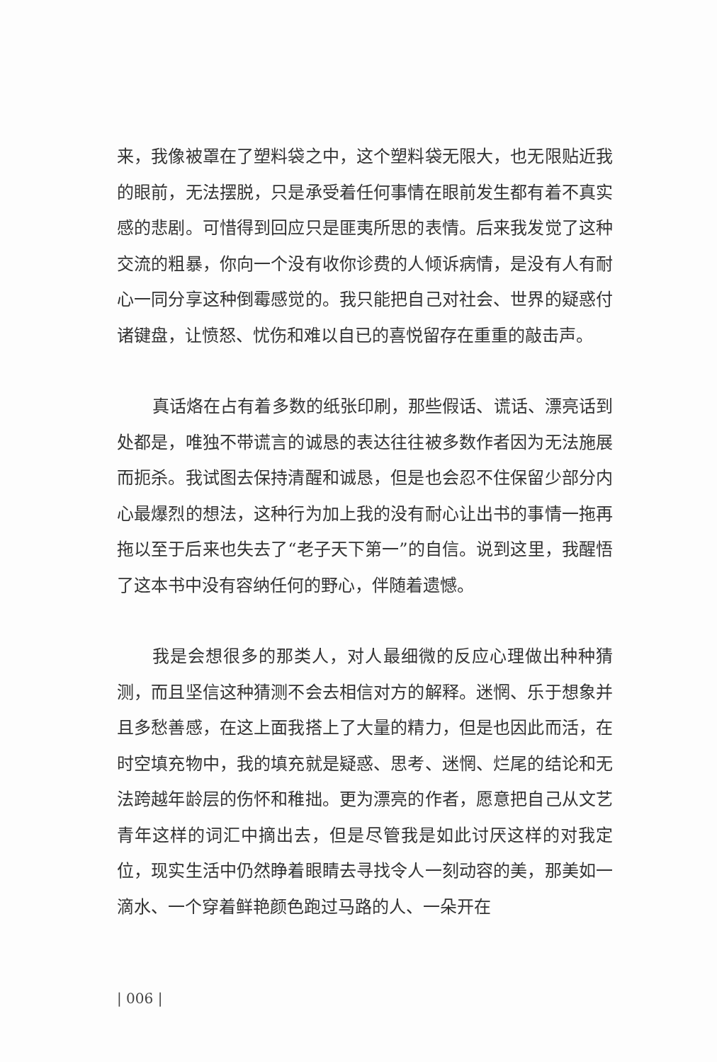来，我像被罩在了塑料袋之中，这个塑料袋无限大，也无限贴近我的眼前，无法摆脱，只是承受着任何事情在眼前发生都有着不真实感的悲剧。可惜得到回应只是匪夷所思的表情。后来我发觉了这种交流的粗暴，你向一个没有收你诊费的人倾诉病情，是没有人有耐心一同分享这种倒霉感觉的。我只能把自己对社会、世界的疑惑付诸键盘，让愤怒、忧伤和难以自已的喜悦留存在重重的敲击声。
真话烙在占有着多数的纸张印刷，那些假话、谎话、漂亮话到处都是，唯独不带谎言的诚恳的表达往往被多数作者因为无法施展而扼杀。我试图去保持清醒和诚恳，但是也会忍不住保留少部分内心最爆烈的想法，这种行为加上我的没有耐心让出书的事情一拖再拖以至于后来也失去了“老子天下第一”的自信。说到这里，我醒悟了这本书中没有容纳任何的野心，伴随着遗憾。
我是会想很多的那类人，对人最细微的反应心理做出种种猜测，而且坚信这种猜测不会去相信对方的解释。迷惘、乐于想象并且多愁善感，在这上面我搭上了大量的精力，但是也因此而活，在时空填充物中，我的填充就是疑惑、思考、迷惘、烂尾的结论和无法跨越年龄层的伤怀和稚拙。更为漂亮的作者，愿意把自己从文艺青年这样的词汇中摘出去，但是尽管我是如此讨厌这样的对我定位，现实生活中仍然睁着眼睛去寻找令人一刻动容的美，那美如一滴水、一个穿着鲜艳颜色跑过马路的人、一朵开在
| 006 |